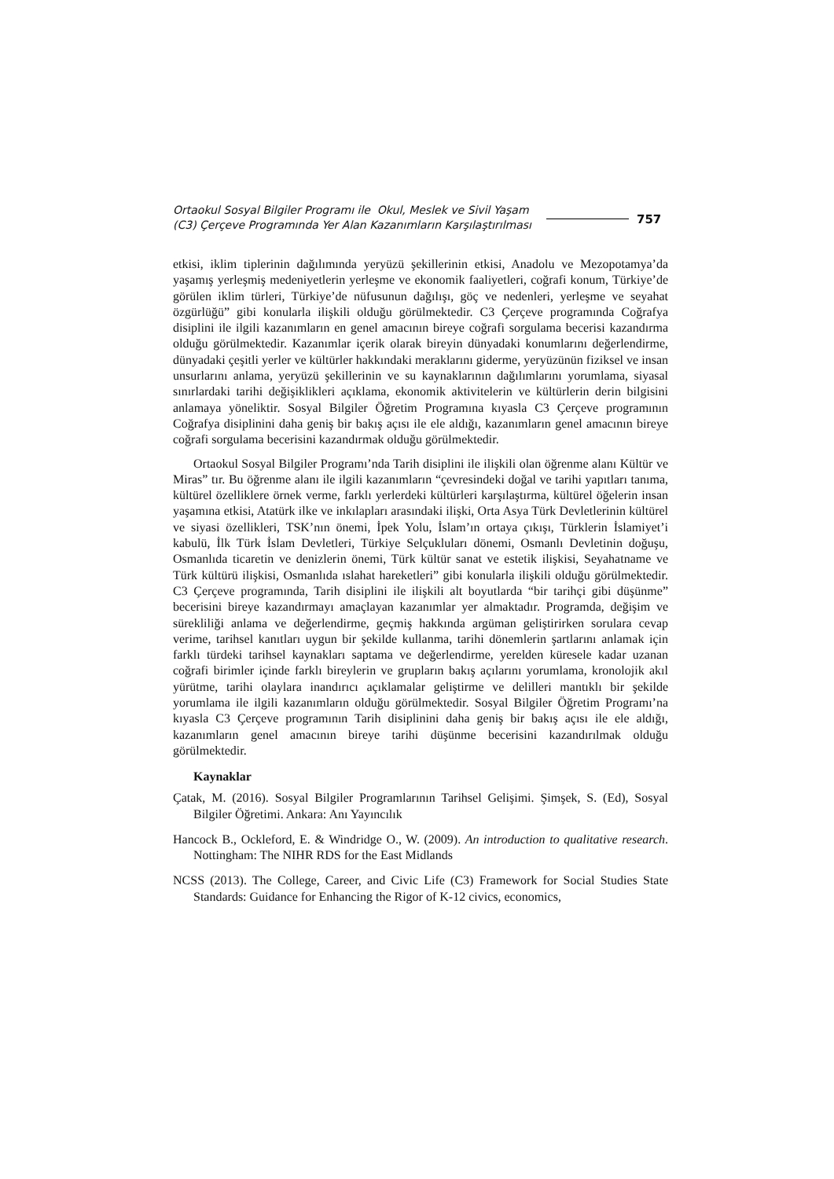Ortaokul Sosyal Bilgiler Programı ile Okul, Meslek ve Sivil Yaşam (C3) Çerçeve Programında Yer Alan Kazanımların Karşılaştırılması
757
etkisi, iklim tiplerinin dağılımında yeryüzü şekillerinin etkisi, Anadolu ve Mezopotamya’da yaşamış yerleşmiş medeniyetlerin yerleşme ve ekonomik faaliyetleri, coğrafi konum, Türkiye’de görülen iklim türleri, Türkiye’de nüfusunun dağılışı, göç ve nedenleri, yerleşme ve seyahat özgürlüğü” gibi konularla ilişkili olduğu görülmektedir. C3 Çerçeve programında Coğrafya disiplini ile ilgili kazanımların en genel amacının bireye coğrafi sorgulama becerisi kazandırma olduğu görülmektedir. Kazanımlar içerik olarak bireyin dünyadaki konumlarını değerlendirme, dünyadaki çeşitli yerler ve kültürler hakkındaki meraklarını giderme, yeryüzünün fiziksel ve insan unsurlarını anlama, yeryüzü şekillerinin ve su kaynaklarının dağılımlarını yorumlama, siyasal sınırlardaki tarihi değişiklikleri açıklama, ekonomik aktivitelerin ve kültürlerin derin bilgisini anlamaya yöneliktir. Sosyal Bilgiler Öğretim Programına kıyasla C3 Çerçeve programının Coğrafya disiplinini daha geniş bir bakış açısı ile ele aldığı, kazanımların genel amacının bireye coğrafi sorgulama becerisini kazandırmak olduğu görülmektedir.
Ortaokul Sosyal Bilgiler Programı’nda Tarih disiplini ile ilişkili olan öğrenme alanı Kültür ve Miras” tır. Bu öğrenme alanı ile ilgili kazanımların “çevresindeki doğal ve tarihi yapıtları tanıma, kültürel özelliklere örnek verme, farklı yerlerdeki kültürleri karşılaştırma, kültürel öğelerin insan yaşamına etkisi, Atatürk ilke ve inkılapları arasındaki ilişki, Orta Asya Türk Devletlerinin kültürel ve siyasi özellikleri, TSK’nın önemi, İpek Yolu, İslam’ın ortaya çıkışı, Türklerin İslamiyet’i kabulü, İlk Türk İslam Devletleri, Türkiye Selçukluları dönemi, Osmanlı Devletinin doğuşu, Osmanlıda ticaretin ve denizlerin önemi, Türk kültür sanat ve estetik ilişkisi, Seyahatname ve Türk kültürü ilişkisi, Osmanlıda ıslahat hareketleri” gibi konularla ilişkili olduğu görülmektedir. C3 Çerçeve programında, Tarih disiplini ile ilişkili alt boyutlarda “bir tarihçi gibi düşünme” becerisini bireye kazandırmayı amaçlayan kazanımlar yer almaktadır. Programda, değişim ve sürekliliği anlama ve değerlendirme, geçmiş hakkında argüman geliştirirken sorulara cevap verime, tarihsel kanıtları uygun bir şekilde kullanma, tarihi dönemlerin şartlarını anlamak için farklı türdeki tarihsel kaynakları saptama ve değerlendirme, yerelden küresele kadar uzanan coğrafi birimler içinde farklı bireylerin ve grupların bakış açılarını yorumlama, kronolojik akıl yürütme, tarihi olaylara inandırıcı açıklamalar geliştirme ve delilleri mantıklı bir şekilde yorumlama ile ilgili kazanımların olduğu görülmektedir. Sosyal Bilgiler Öğretim Programı’na kıyasla C3 Çerçeve programının Tarih disiplinini daha geniş bir bakış açısı ile ele aldığı, kazanımların genel amacının bireye tarihi düşünme becerisini kazandırılmak olduğu görülmektedir.
Kaynaklar
Çatak, M. (2016). Sosyal Bilgiler Programlarının Tarihsel Gelişimi. Şimşek, S. (Ed), Sosyal Bilgiler Öğretimi. Ankara: Anı Yayıncılık
Hancock B., Ockleford, E. & Windridge O., W. (2009). An introduction to qualitative research. Nottingham: The NIHR RDS for the East Midlands
NCSS (2013). The College, Career, and Civic Life (C3) Framework for Social Studies State Standards: Guidance for Enhancing the Rigor of K-12 civics, economics,